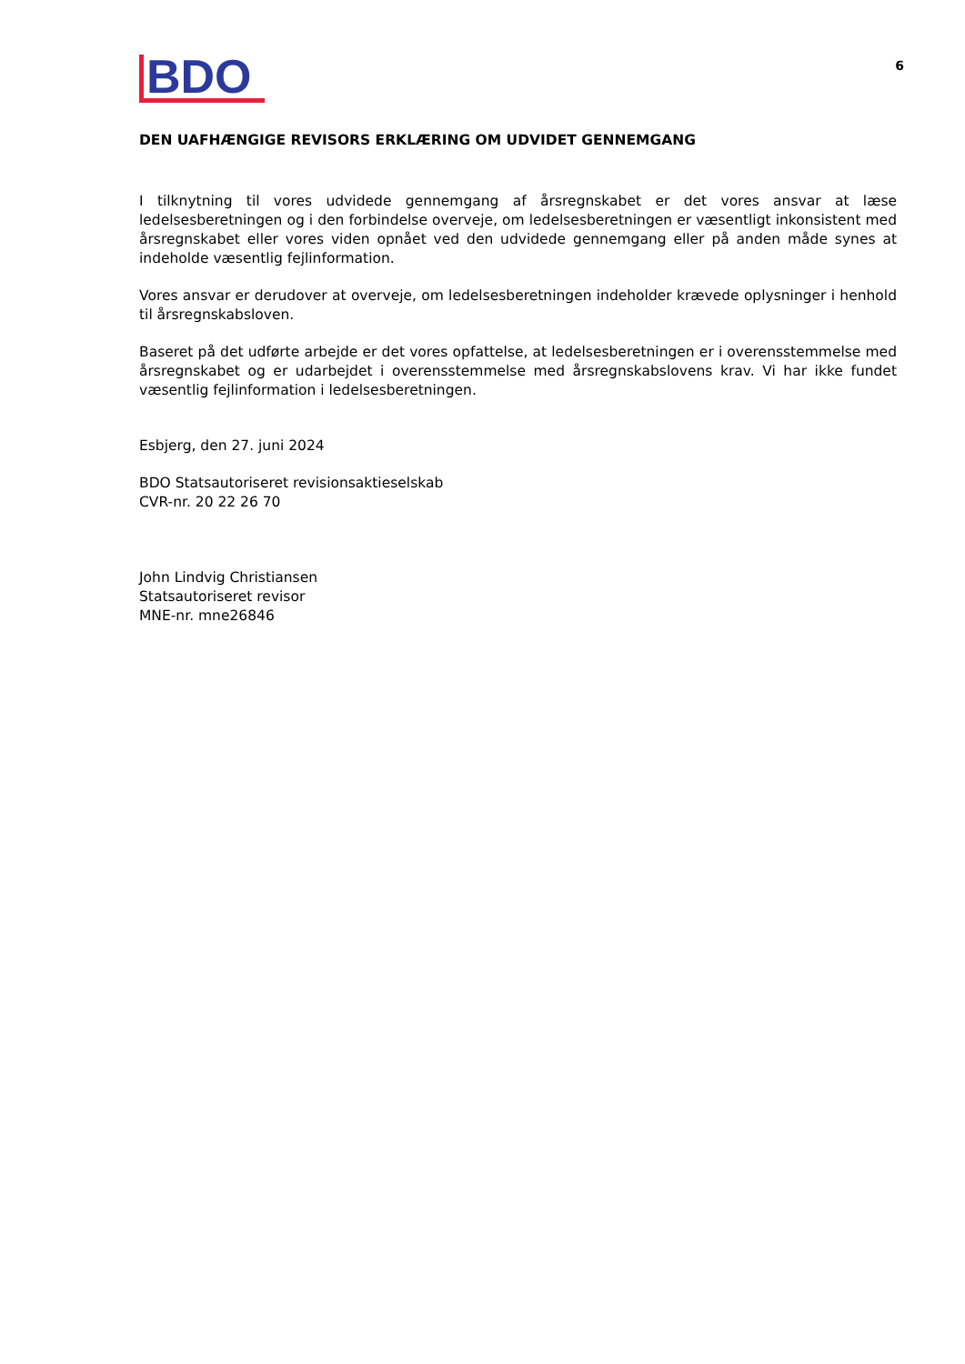BDO
6
DEN UAFHÆNGIGE REVISORS ERKLÆRING OM UDVIDET GENNEMGANG
I tilknytning til vores udvidede gennemgang af årsregnskabet er det vores ansvar at læse ledelsesberetningen og i den forbindelse overveje, om ledelsesberetningen er væsentligt inkonsistent med årsregnskabet eller vores viden opnået ved den udvidede gennemgang eller på anden måde synes at indeholde væsentlig fejlinformation.
Vores ansvar er derudover at overveje, om ledelsesberetningen indeholder krævede oplysninger i henhold til årsregnskabsloven.
Baseret på det udførte arbejde er det vores opfattelse, at ledelsesberetningen er i overensstemmelse med årsregnskabet og er udarbejdet i overensstemmelse med årsregnskabslovens krav. Vi har ikke fundet væsentlig fejlinformation i ledelsesberetningen.
Esbjerg, den 27. juni 2024
BDO Statsautoriseret revisionsaktieselskab
CVR-nr. 20 22 26 70
John Lindvig Christiansen
Statsautoriseret revisor
MNE-nr. mne26846